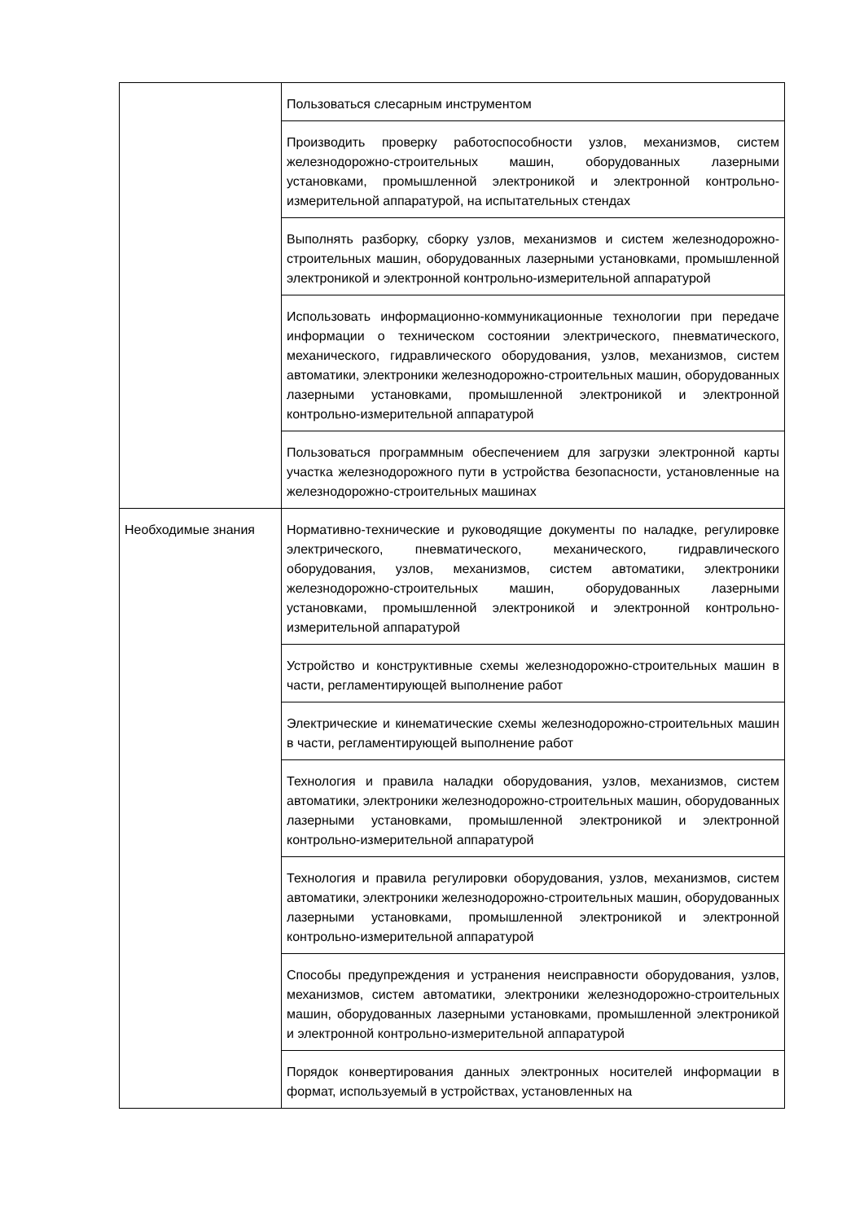| | Пользоваться слесарным инструментом |
| | Производить проверку работоспособности узлов, механизмов, систем железнодорожно-строительных машин, оборудованных лазерными установками, промышленной электроникой и электронной контрольно-измерительной аппаратурой, на испытательных стендах |
| | Выполнять разборку, сборку узлов, механизмов и систем железнодорожно-строительных машин, оборудованных лазерными установками, промышленной электроникой и электронной контрольно-измерительной аппаратурой |
| | Использовать информационно-коммуникационные технологии при передаче информации о техническом состоянии электрического, пневматического, механического, гидравлического оборудования, узлов, механизмов, систем автоматики, электроники железнодорожно-строительных машин, оборудованных лазерными установками, промышленной электроникой и электронной контрольно-измерительной аппаратурой |
| | Пользоваться программным обеспечением для загрузки электронной карты участка железнодорожного пути в устройства безопасности, установленные на железнодорожно-строительных машинах |
| Необходимые знания | Нормативно-технические и руководящие документы по наладке, регулировке электрического, пневматического, механического, гидравлического оборудования, узлов, механизмов, систем автоматики, электроники железнодорожно-строительных машин, оборудованных лазерными установками, промышленной электроникой и электронной контрольно-измерительной аппаратурой |
| | Устройство и конструктивные схемы железнодорожно-строительных машин в части, регламентирующей выполнение работ |
| | Электрические и кинематические схемы железнодорожно-строительных машин в части, регламентирующей выполнение работ |
| | Технология и правила наладки оборудования, узлов, механизмов, систем автоматики, электроники железнодорожно-строительных машин, оборудованных лазерными установками, промышленной электроникой и электронной контрольно-измерительной аппаратурой |
| | Технология и правила регулировки оборудования, узлов, механизмов, систем автоматики, электроники железнодорожно-строительных машин, оборудованных лазерными установками, промышленной электроникой и электронной контрольно-измерительной аппаратурой |
| | Способы предупреждения и устранения неисправности оборудования, узлов, механизмов, систем автоматики, электроники железнодорожно-строительных машин, оборудованных лазерными установками, промышленной электроникой и электронной контрольно-измерительной аппаратурой |
| | Порядок конвертирования данных электронных носителей информации в формат, используемый в устройствах, установленных на |